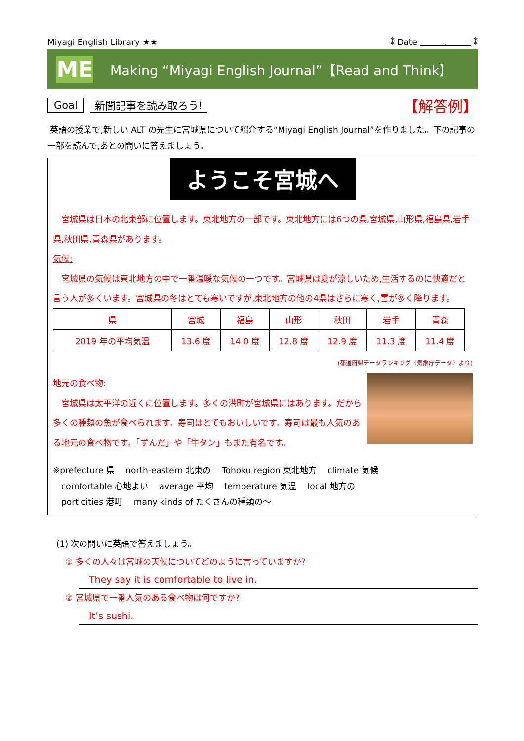Miyagi English Library ★★ ⁑ Date . ⁑
ME
Making “Miyagi English Journal”【Read and Think】
Goal 新聞記事を読み取ろう! 【解答例】
英語の授業で,新しい ALT の先生に宮城県について紹介する“Miyagi English Journal”を作りました。下の記事の一部を読んで,あとの問いに答えましょう。
ようこそ宮城へ
　宮城県は日本の北東部に位置します。東北地方の一部です。東北地方には6つの県,宮城県,山形県,福島県,岩手県,秋田県,青森県があります。
気候:
　宮城県の気候は東北地方の中で一番温暖な気候の一つです。宮城県は夏が涼しいため,生活するのに快適だと言う人が多くいます。宮城県の冬はとても寒いですが,東北地方の他の4県はさらに寒く,雪が多く降ります。
| 県 | 宮城 | 福島 | 山形 | 秋田 | 岩手 | 青森 |
| 2019 年の平均気温 | 13.6 度 | 14.0 度 | 12.8 度 | 12.9 度 | 11.3 度 | 11.4 度 |
(都道府県データランキング〈気象庁データ〉より)
地元の食べ物:
　宮城県は太平洋の近くに位置します。多くの港町が宮城県にはあります。だから多くの種類の魚が食べられます。寿司はとてもおいしいです。寿司は最も人気のある地元の食べ物です。「ずんだ」や「牛タン」もまた有名です。
※prefecture 県　 north-eastern 北東の　 Tohoku region 東北地方　 climate 気候
　comfortable 心地よい　 average 平均　 temperature 気温　 local 地方の
　port cities 港町　 many kinds of たくさんの種類の〜
(1) 次の問いに英語で答えましょう。
① 多くの人々は宮城の天候についてどのように言っていますか?
They say it is comfortable to live in.
② 宮城県で一番人気のある食べ物は何ですか?
It’s sushi.